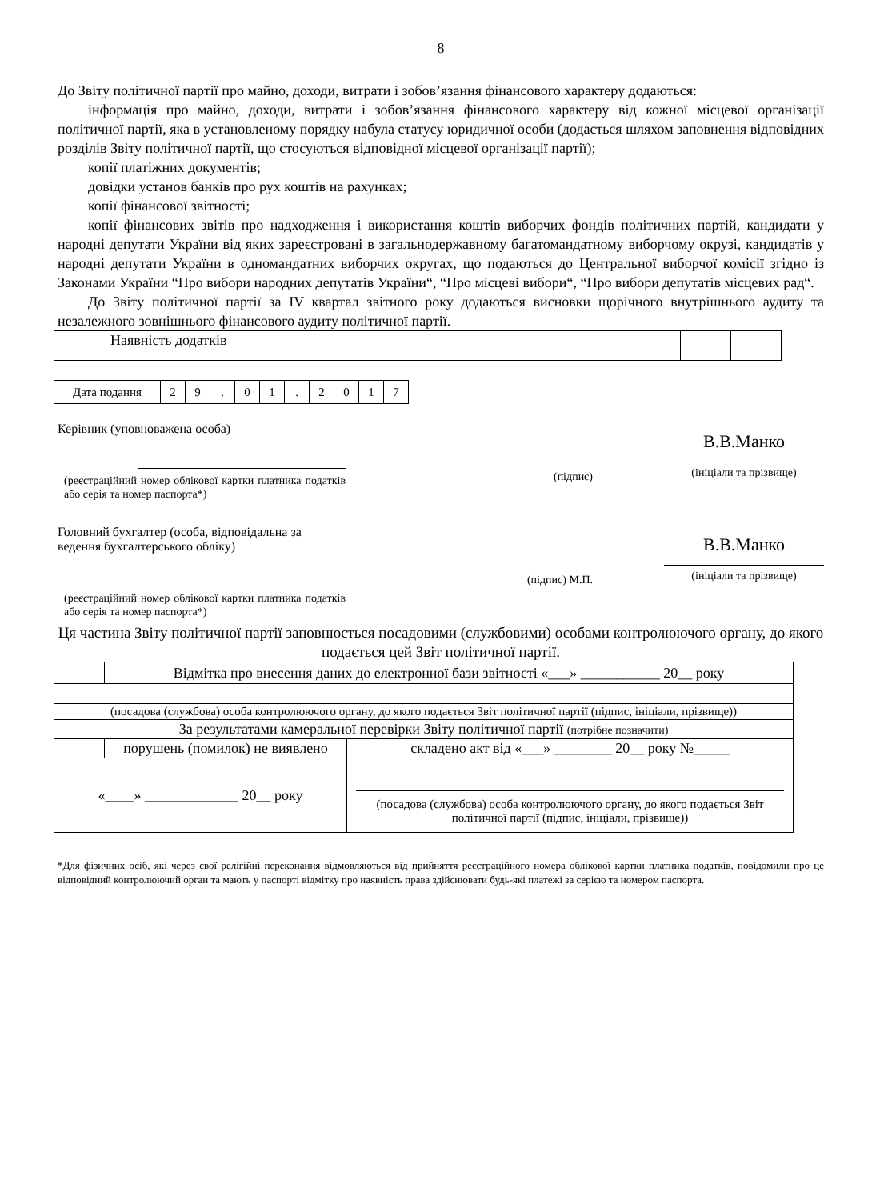8
До Звіту політичної партії про майно, доходи, витрати і зобов’язання фінансового характеру додаються:
інформація про майно, доходи, витрати і зобов’язання фінансового характеру від кожної місцевої організації політичної партії, яка в установленому порядку набула статусу юридичної особи (додається шляхом заповнення відповідних розділів Звіту політичної партії, що стосуються відповідної місцевої організації партії);
копії платіжних документів;
довідки установ банків про рух коштів на рахунках;
копії фінансової звітності;
копії фінансових звітів про надходження і використання коштів виборчих фондів політичних партій, кандидати у народні депутати України від яких зареєстровані в загальнодержавному багатомандатному виборчому окрузі, кандидатів у народні депутати України в одномандатних виборчих округах, що подаються до Центральної виборчої комісії згідно із Законами України “Про вибори народних депутатів України“, “Про місцеві вибори“, “Про вибори депутатів місцевих рад“.
До Звіту політичної партії за IV квартал звітного року додаються висновки щорічного внутрішнього аудиту та незалежного зовнішнього фінансового аудиту політичної партії.
| Наявність додатків | | |
| Дата подання | 2 | 9 | . | 0 | 1 | . | 2 | 0 | 1 | 7 |
Керівник (уповноважена особа)
(реєстраційний номер облікової картки платника податків або серія та номер паспорта*)
(підпис)
В.В.Манко
(ініціали та прізвище)
Головний бухгалтер (особа, відповідальна за ведення бухгалтерського обліку)
(реєстраційний номер облікової картки платника податків або серія та номер паспорта*)
(підпис) М.П.
В.В.Манко
(ініціали та прізвище)
Ця частина Звіту політичної партії заповнюється посадовими (службовими) особами контролюючого органу, до якого подається цей Звіт політичної партії.
| | Відмітка про внесення даних до електронної бази звітності «___» ___________ 20__ року | |
| (посадова (службова) особа контролюючого органу, до якого подається Звіт політичної партії (підпис, ініціали, прізвище)) | | |
| За результатами камеральної перевірки Звіту політичної партії (потрібне позначити) | | |
| | порушень (помилок) не виявлено | складено акт від «___» ________ 20__ року №_____ |
| «____» _____________ 20__ року | | (посадова (службова) особа контролюючого органу, до якого подається Звіт політичної партії (підпис, ініціали, прізвище)) |
*Для фізичних осіб, які через свої релігійні переконання відмовляються від прийняття реєстраційного номера облікової картки платника податків, повідомили про це відповідний контролюючий орган та мають у паспорті відмітку про наявність права здійснювати будь-які платежі за серією та номером паспорта.